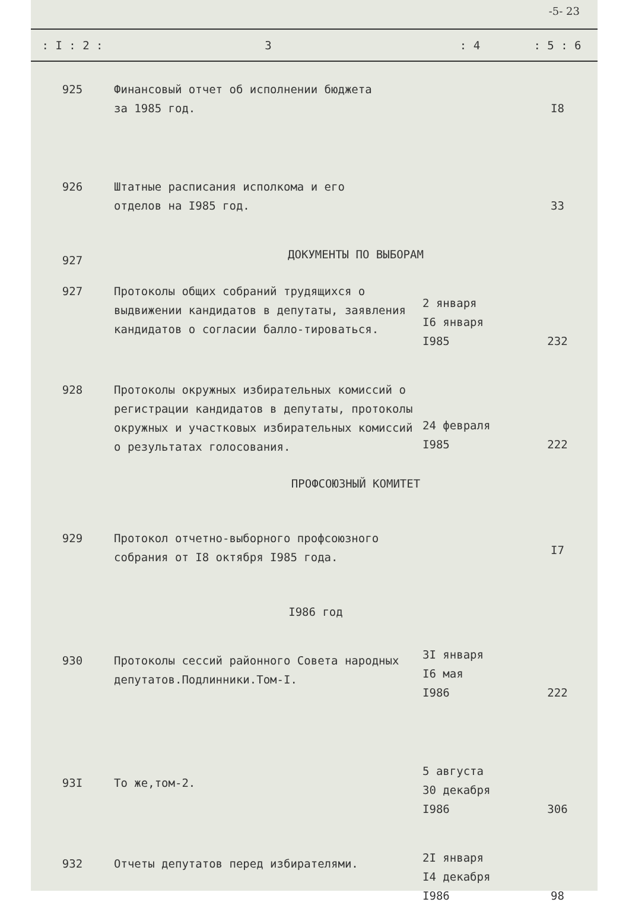-5- 23
| : I : 2 : | 3 | : 4 | : 5 : 6 |
| --- | --- | --- | --- |
| 925 | Финансовый отчет об исполнении бюджета за 1985 год. | | I8 |
| 926 | Штатные расписания исполкома и его отделов на I985 год. | | 33 |
| 927 | ДОКУМЕНТЫ ПО ВЫБОРАМ | | |
| 927 | Протоколы общих собраний трудящихся о выдвижении кандидатов в депутаты, заявления кандидатов о согласии балло-тироваться. | 2 января I6 января I985 | 232 |
| 928 | Протоколы окружных избирательных комиссий о регистрации кандидатов в депутаты, протоколы окружных и участковых избирательных комиссий о результатах голосования. | 24 февраля I985 | 222 |
| | ПРОФСОЮЗНЫЙ КОМИТЕТ | | |
| 929 | Протокол отчетно-выборного профсоюзного собрания от I8 октября I985 года. | | I7 |
| | I986 год | | |
| 930 | Протоколы сессий районного Совета народных депутатов.Подлинники.Том-I. | 3I января I6 мая I986 | 222 |
| 93I | То же,том-2. | 5 августа 30 декабря I986 | 306 |
| 932 | Отчеты депутатов перед избирателями. | 2I января I4 декабря I986 | 98 |